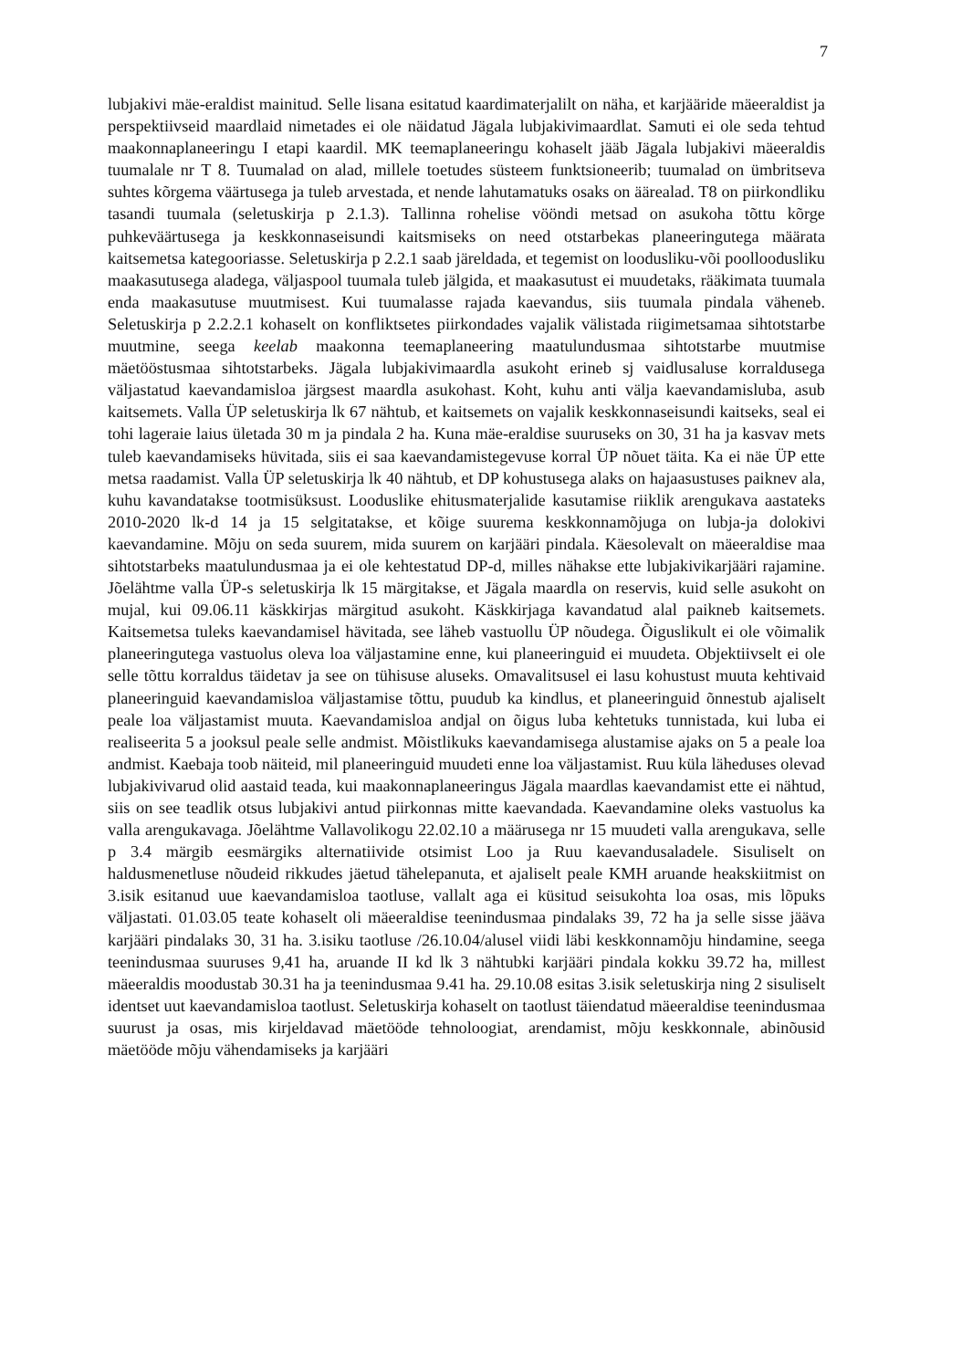7
lubjakivi mäe-eraldist mainitud. Selle lisana esitatud kaardimaterjalilt on näha, et karjääride mäeeraldist ja perspektiivseid maardlaid nimetades ei ole näidatud Jägala lubjakivimaardlat. Samuti ei ole seda tehtud maakonnaplaneeringu I etapi kaardil. MK teemaplaneeringu kohaselt jääb Jägala lubjakivi mäeeraldis tuumalale nr T 8. Tuumalad on alad, millele toetudes süsteem funktsioneerib; tuumalad on ümbritseva suhtes kõrgema väärtusega ja tuleb arvestada, et nende lahutamatuks osaks on äärealad. T8 on piirkondliku tasandi tuumala (seletuskirja p 2.1.3). Tallinna rohelise vööndi metsad on asukoha tõttu kõrge puhkeväärtusega ja keskkonnaseisundi kaitsmiseks on need otstarbekas planeeringutega määrata kaitsemetsa kategooriasse. Seletuskirja p 2.2.1 saab järeldada, et tegemist on loodusliku-või poolloodusliku maakasutusega aladega, väljaspool tuumala tuleb jälgida, et maakasutust ei muudetaks, rääkimata tuumala enda maakasutuse muutmisest. Kui tuumalasse rajada kaevandus, siis tuumala pindala väheneb. Seletuskirja p 2.2.2.1 kohaselt on konfliktsetes piirkondades vajalik välistada riigimetsamaa sihtotstarbe muutmine, seega keelab maakonna teemaplaneering maatulundusmaa sihtotstarbe muutmise mäetööstusmaa sihtotstarbeks. Jägala lubjakivimaardla asukoht erineb sj vaidlusaluse korraldusega väljastatud kaevandamisloa järgsest maardla asukohast. Koht, kuhu anti välja kaevandamisluba, asub kaitsemets. Valla ÜP seletuskirja lk 67 nähtub, et kaitsemets on vajalik keskkonnaseisundi kaitseks, seal ei tohi lageraie laius ületada 30 m ja pindala 2 ha. Kuna mäe-eraldise suuruseks on 30, 31 ha ja kasvav mets tuleb kaevandamiseks hüvitada, siis ei saa kaevandamistegevuse korral ÜP nõuet täita. Ka ei näe ÜP ette metsa raadamist. Valla ÜP seletuskirja lk 40 nähtub, et DP kohustusega alaks on hajaasustuses paiknev ala, kuhu kavandatakse tootmisüksust. Looduslike ehitusmaterjalide kasutamise riiklik arengukava aastateks 2010-2020 lk-d 14 ja 15 selgitatakse, et kõige suurema keskkonnamõjuga on lubja-ja dolokivi kaevandamine. Mõju on seda suurem, mida suurem on karjääri pindala. Käesolevalt on mäeeraldise maa sihtotstarbeks maatulundusmaa ja ei ole kehtestatud DP-d, milles nähakse ette lubjakivikarjääri rajamine. Jõelähtme valla ÜP-s seletuskirja lk 15 märgitakse, et Jägala maardla on reservis, kuid selle asukoht on mujal, kui 09.06.11 käskkirjas märgitud asukoht. Käskkirjaga kavandatud alal paikneb kaitsemets. Kaitsemetsa tuleks kaevandamisel hävitada, see läheb vastuollu ÜP nõudega. Õiguslikult ei ole võimalik planeeringutega vastuolus oleva loa väljastamine enne, kui planeeringuid ei muudeta. Objektiivselt ei ole selle tõttu korraldus täidetav ja see on tühisuse aluseks. Omavalitsusel ei lasu kohustust muuta kehtivaid planeeringuid kaevandamisloa väljastamise tõttu, puudub ka kindlus, et planeeringuid õnnestub ajaliselt peale loa väljastamist muuta. Kaevandamisloa andjal on õigus luba kehtetuks tunnistada, kui luba ei realiseerita 5 a jooksul peale selle andmist. Mõistlikuks kaevandamisega alustamise ajaks on 5 a peale loa andmist. Kaebaja toob näiteid, mil planeeringuid muudeti enne loa väljastamist. Ruu küla läheduses olevad lubjakivivarud olid aastaid teada, kui maakonnaplaneeringus Jägala maardlas kaevandamist ette ei nähtud, siis on see teadlik otsus lubjakivi antud piirkonnas mitte kaevandada. Kaevandamine oleks vastuolus ka valla arengukavaga. Jõelähtme Vallavolikogu 22.02.10 a määrusega nr 15 muudeti valla arengukava, selle p 3.4 märgib eesmärgiks alternatiivide otsimist Loo ja Ruu kaevandusaladele. Sisuliselt on haldusmenetluse nõudeid rikkudes jäetud tähelepanuta, et ajaliselt peale KMH aruande heakskiitmist on 3.isik esitanud uue kaevandamisloa taotluse, vallalt aga ei küsitud seisukohta loa osas, mis lõpuks väljastati. 01.03.05 teate kohaselt oli mäeeraldise teenindusmaa pindalaks 39, 72 ha ja selle sisse jääva karjääri pindalaks 30, 31 ha. 3.isiku taotluse /26.10.04/alusel viidi läbi keskkonnamõju hindamine, seega teenindusmaa suuruses 9,41 ha, aruande II kd lk 3 nähtubki karjääri pindala kokku 39.72 ha, millest mäeeraldis moodustab 30.31 ha ja teenindusmaa 9.41 ha. 29.10.08 esitas 3.isik seletuskirja ning 2 sisuliselt identset uut kaevandamisloa taotlust. Seletuskirja kohaselt on taotlust täiendatud mäeeraldise teenindusmaa suurust ja osas, mis kirjeldavad mäetööde tehnoloogiat, arendamist, mõju keskkonnale, abinõusid mäetööde mõju vähendamiseks ja karjääri